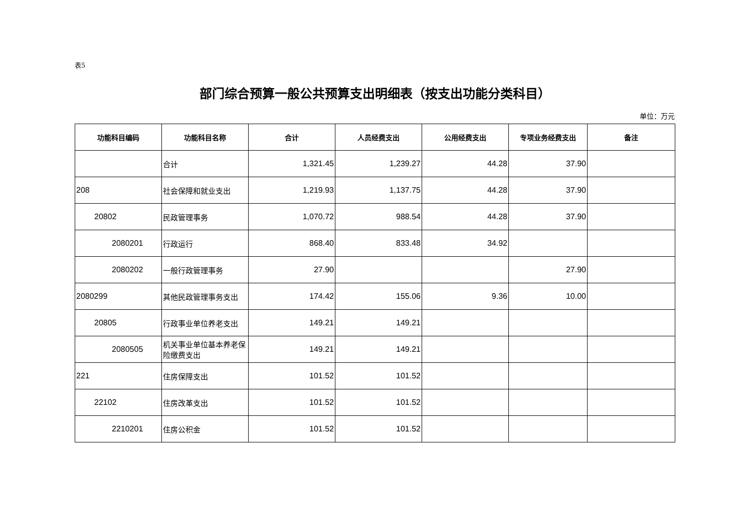表5
部门综合预算一般公共预算支出明细表（按支出功能分类科目）
单位：万元
| 功能科目编码 | 功能科目名称 | 合计 | 人员经费支出 | 公用经费支出 | 专项业务经费支出 | 备注 |
| --- | --- | --- | --- | --- | --- | --- |
| | 合计 | 1,321.45 | 1,239.27 | 44.28 | 37.90 | |
| 208 | 社会保障和就业支出 | 1,219.93 | 1,137.75 | 44.28 | 37.90 | |
| 20802 | 民政管理事务 | 1,070.72 | 988.54 | 44.28 | 37.90 | |
| 2080201 | 行政运行 | 868.40 | 833.48 | 34.92 | | |
| 2080202 | 一般行政管理事务 | 27.90 | | | 27.90 | |
| 2080299 | 其他民政管理事务支出 | 174.42 | 155.06 | 9.36 | 10.00 | |
| 20805 | 行政事业单位养老支出 | 149.21 | 149.21 | | | |
| 2080505 | 机关事业单位基本养老保险缴费支出 | 149.21 | 149.21 | | | |
| 221 | 住房保障支出 | 101.52 | 101.52 | | | |
| 22102 | 住房改革支出 | 101.52 | 101.52 | | | |
| 2210201 | 住房公积金 | 101.52 | 101.52 | | | |